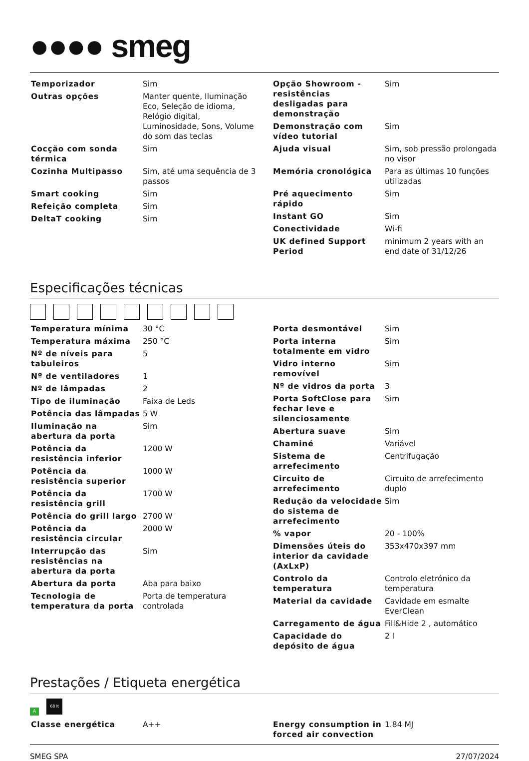●●●● smeg
| Temporizador | Sim |
| Outras opções | Manter quente, Iluminação Eco, Seleção de idioma, Relógio digital, Luminosidade, Sons, Volume do som das teclas |
| Cocção com sonda térmica | Sim |
| Cozinha Multipasso | Sim, até uma sequência de 3 passos |
| Smart cooking | Sim |
| Refeição completa | Sim |
| DeltaT cooking | Sim |
| Opção Showroom - resistências desligadas para demonstração | Sim |
| Demonstração com vídeo tutorial | Sim |
| Ajuda visual | Sim, sob pressão prolongada no visor |
| Memória cronológica | Para as últimas 10 funções utilizadas |
| Pré aquecimento rápido | Sim |
| Instant GO | Sim |
| Conectividade | Wi-fi |
| UK defined Support Period | minimum 2 years with an end date of 31/12/26 |
Especificações técnicas
| Temperatura mínima | 30 °C |
| Temperatura máxima | 250 °C |
| Nº de níveis para tabuleiros | 5 |
| Nº de ventiladores | 1 |
| Nº de lâmpadas | 2 |
| Tipo de iluminação | Faixa de Leds |
| Potência das lâmpadas | 5 W |
| Iluminação na abertura da porta | Sim |
| Potência da resistência inferior | 1200 W |
| Potência da resistência superior | 1000 W |
| Potência da resistência grill | 1700 W |
| Potência do grill largo | 2700 W |
| Potência da resistência circular | 2000 W |
| Interrupção das resistências na abertura da porta | Sim |
| Abertura da porta | Aba para baixo |
| Tecnologia de temperatura da porta | Porta de temperatura controlada |
| Porta desmontável | Sim |
| Porta interna totalmente em vidro | Sim |
| Vidro interno removível | Sim |
| Nº de vidros da porta | 3 |
| Porta SoftClose para fechar leve e silenciosamente | Sim |
| Abertura suave | Sim |
| Chaminé | Variável |
| Sistema de arrefecimento | Centrifugação |
| Circuito de arrefecimento | Circuito de arrefecimento duplo |
| Redução da velocidade do sistema de arrefecimento | Sim |
| % vapor | 20 - 100% |
| Dimensões úteis do interior da cavidade (AxLxP) | 353x470x397 mm |
| Controlo da temperatura | Controlo eletrónico da temperatura |
| Material da cavidade | Cavidade em esmalte EverClean |
| Carregamento de água | Fill&Hide 2 , automático |
| Capacidade do depósito de água | 2 l |
Prestações / Etiqueta energética
A
68 lt
| Classe energética | A++ |
| Energy consumption in forced air convection | 1.84 MJ |
SMEG SPA 27/07/2024